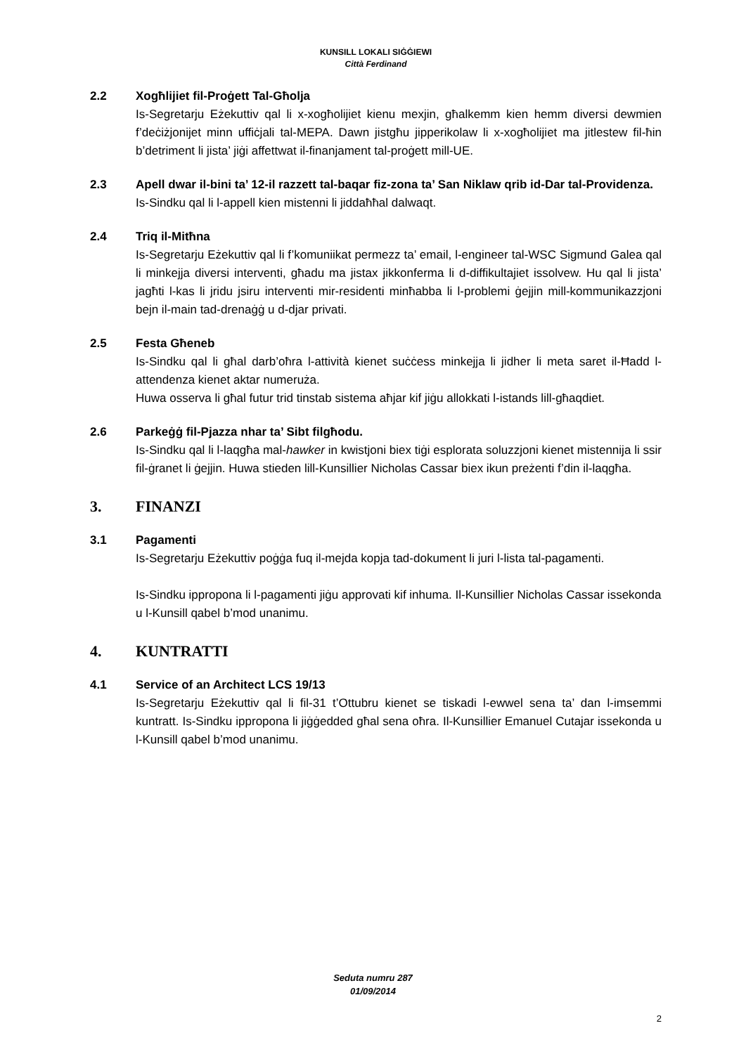KUNSILL LOKALI SIĠĠIEWI
Città Ferdinand
2.2 Xogħlijiet fil-Proġett Tal-Għolja
Is-Segretarju Eżekuttiv qal li x-xogħolijiet kienu mexjin, għalkemm kien hemm diversi dewmien f’deċiżjonijet minn uffiċjali tal-MEPA. Dawn jistgħu jipperikolaw li x-xogħolijiet ma jitlestew fil-ħin b’detriment li jista’ jiġi affettwat il-finanjament tal-proġett mill-UE.
2.3 Apell dwar il-bini ta’ 12-il razzett tal-baqar fiz-zona ta’ San Niklaw qrib id-Dar tal-Providenza.
Is-Sindku qal li l-appell kien mistenni li jiddaħħal dalwaqt.
2.4 Triq il-Mitħna
Is-Segretarju Eżekuttiv qal li f’komuniikat permezz ta’ email, l-engineer tal-WSC Sigmund Galea qal li minkejja diversi interventi, għadu ma jistax jikkonferma li d-diffikultajiet issolvew. Hu qal li jista’ jagħti l-kas li jridu jsiru interventi mir-residenti minħabba li l-problemi ġejjin mill-kommunikazzjoni bejn il-main tad-drenaġġ u d-djar privati.
2.5 Festa Għeneb
Is-Sindku qal li għal darb’oħra l-attività kienet suċċess minkejja li jidher li meta saret il-Ħadd l-attendenza kienet aktar numeruża.
Huwa osserva li għal futur trid tinstab sistema aħjar kif jiġu allokkati l-istands lill-għaqdiet.
2.6 Parkeġġ fil-Pjazza nhar ta’ Sibt filgħodu.
Is-Sindku qal li l-laqgħa mal-hawker in kwistjoni biex tiġi esplorata soluzzjoni kienet mistennija li ssir fil-ġranet li ġejjin. Huwa stieden lill-Kunsillier Nicholas Cassar biex ikun preżenti f’din il-laqgħa.
3. FINANZI
3.1 Pagamenti
Is-Segretarju Eżekuttiv poġġa fuq il-mejda kopja tad-dokument li juri l-lista tal-pagamenti.
Is-Sindku ippropona li l-pagamenti jiġu approvati kif inhuma. Il-Kunsillier Nicholas Cassar issekonda u l-Kunsill qabel b’mod unanimu.
4. KUNTRATTI
4.1 Service of an Architect LCS 19/13
Is-Segretarju Eżekuttiv qal li fil-31 t’Ottubru kienet se tiskadi l-ewwel sena ta’ dan l-imsemmi kuntratt. Is-Sindku ippropona li jiġġedded għal sena oħra. Il-Kunsillier Emanuel Cutajar issekonda u l-Kunsill qabel b’mod unanimu.
Seduta numru 287
01/09/2014
2